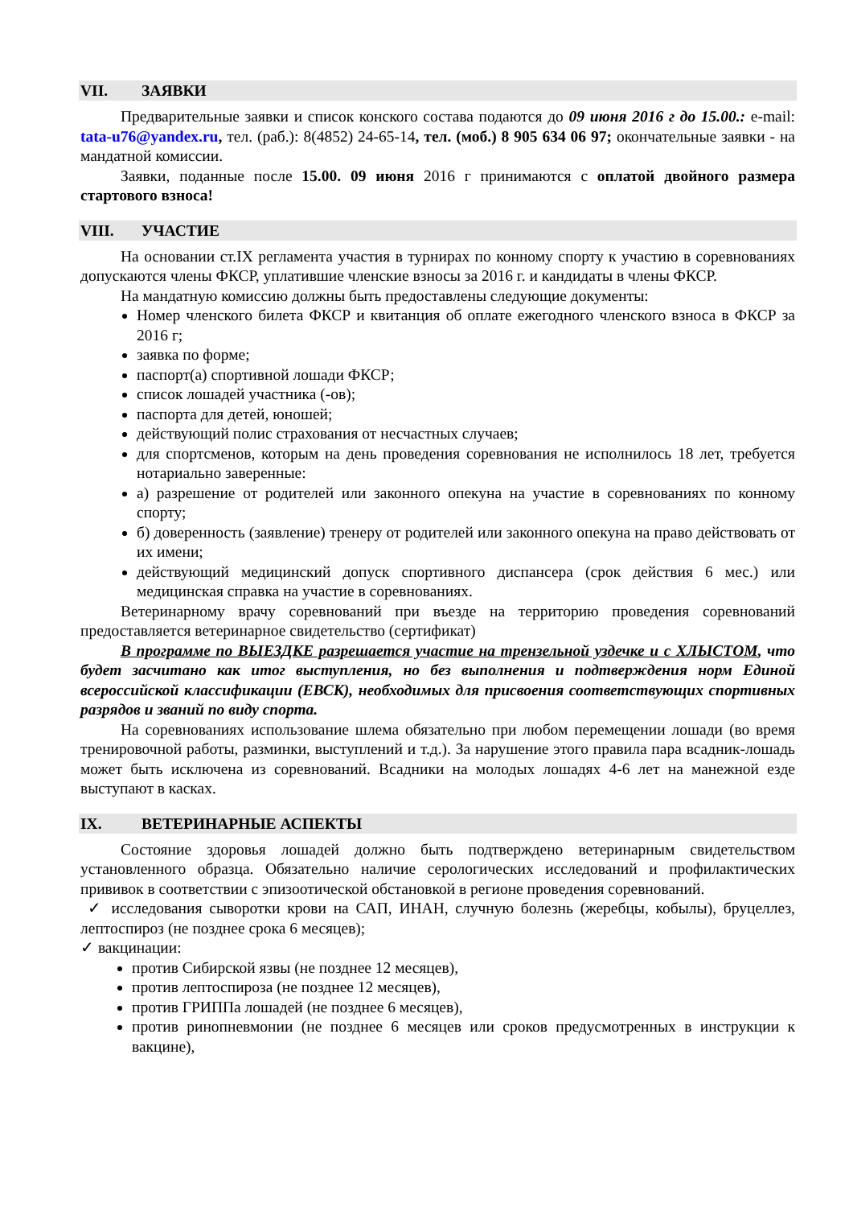VII. ЗАЯВКИ
Предварительные заявки и список конского состава подаются до 09 июня 2016 г до 15.00.: e-mail: tata-u76@yandex.ru, тел. (раб.): 8(4852) 24-65-14, тел. (моб.) 8 905 634 06 97; окончательные заявки - на мандатной комиссии.
Заявки, поданные после 15.00. 09 июня 2016 г принимаются с оплатой двойного размера стартового взноса!
VIII. УЧАСТИЕ
На основании ст.IX регламента участия в турнирах по конному спорту к участию в соревнованиях допускаются члены ФКСР, уплатившие членские взносы за 2016 г. и кандидаты в члены ФКСР.
На мандатную комиссию должны быть предоставлены следующие документы:
Номер членского билета ФКСР и квитанция об оплате ежегодного членского взноса в ФКСР за 2016 г;
заявка по форме;
паспорт(а) спортивной лошади ФКСР;
список лошадей участника (-ов);
паспорта для детей, юношей;
действующий полис страхования от несчастных случаев;
для спортсменов, которым на день проведения соревнования не исполнилось 18 лет, требуется нотариально заверенные:
а) разрешение от родителей или законного опекуна на участие в соревнованиях по конному спорту;
б) доверенность (заявление) тренеру от родителей или законного опекуна на право действовать от их имени;
действующий медицинский допуск спортивного диспансера (срок действия 6 мес.) или медицинская справка на участие в соревнованиях.
Ветеринарному врачу соревнований при въезде на территорию проведения соревнований предоставляется ветеринарное свидетельство (сертификат)
В программе по ВЫЕЗДКЕ разрешается участие на трензельной уздечке и с ХЛЫСТОМ, что будет засчитано как итог выступления, но без выполнения и подтверждения норм Единой всероссийской классификации (ЕВСК), необходимых для присвоения соответствующих спортивных разрядов и званий по виду спорта.
На соревнованиях использование шлема обязательно при любом перемещении лошади (во время тренировочной работы, разминки, выступлений и т.д.). За нарушение этого правила пара всадник-лошадь может быть исключена из соревнований. Всадники на молодых лошадях 4-6 лет на манежной езде выступают в касках.
IX. ВЕТЕРИНАРНЫЕ АСПЕКТЫ
Состояние здоровья лошадей должно быть подтверждено ветеринарным свидетельством установленного образца. Обязательно наличие серологических исследований и профилактических прививок в соответствии с эпизоотической обстановкой в регионе проведения соревнований.
✓ исследования сыворотки крови на САП, ИНАН, случную болезнь (жеребцы, кобылы), бруцеллез, лептоспироз (не позднее срока 6 месяцев);
✓ вакцинации:
против Сибирской язвы (не позднее 12 месяцев),
против лептоспироза (не позднее 12 месяцев),
против ГРИППа лошадей (не позднее 6 месяцев),
против ринопневмонии (не позднее 6 месяцев или сроков предусмотренных в инструкции к вакцине),